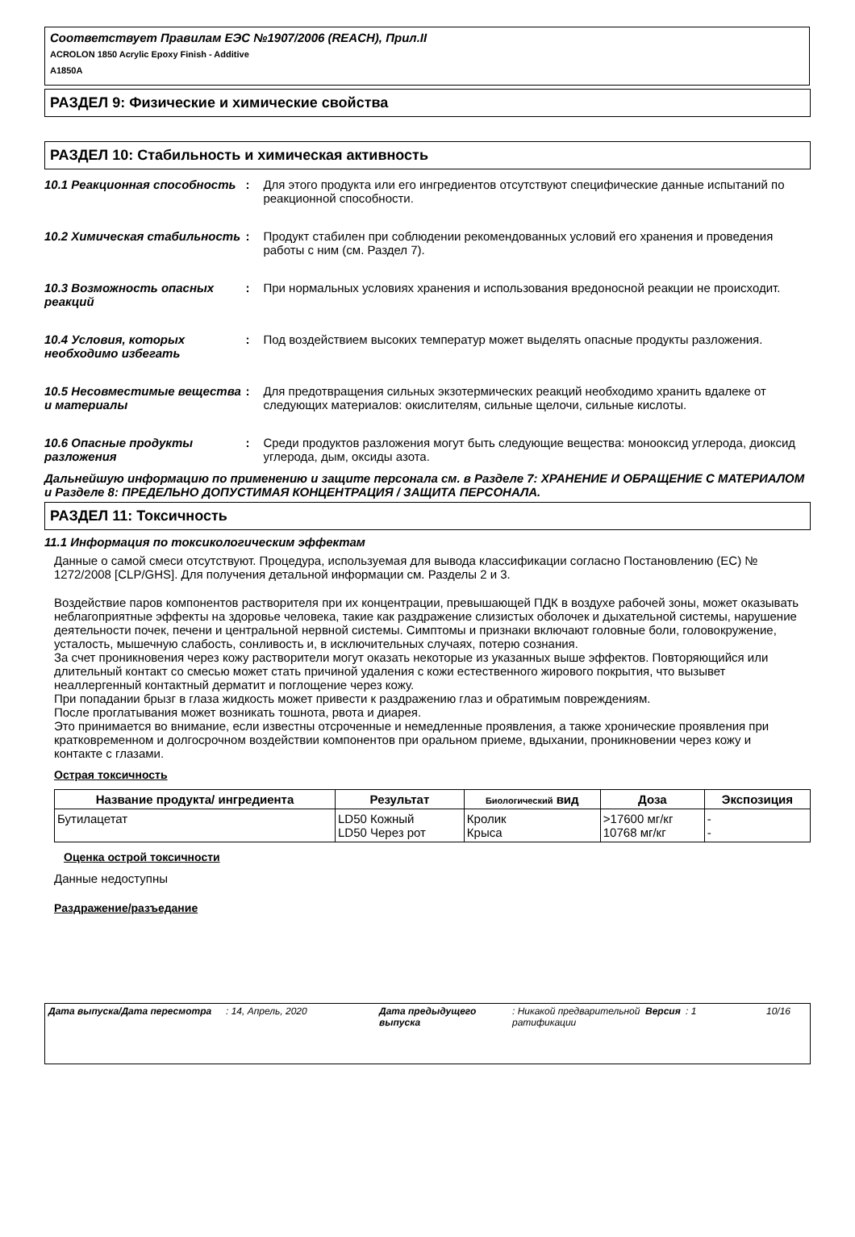Соответствует Правилам ЕЭС №1907/2006 (REACH), Прил.II
ACROLON 1850 Acrylic Epoxy Finish - Additive
A1850A
РАЗДЕЛ 9: Физические и химические свойства
РАЗДЕЛ 10: Стабильность и химическая активность
10.1 Реакционная способность
: Для этого продукта или его ингредиентов отсутствуют специфические данные испытаний по реакционной способности.
10.2 Химическая стабильность
: Продукт стабилен при соблюдении рекомендованных условий его хранения и проведения работы с ним (см. Раздел 7).
10.3 Возможность опасных реакций
: При нормальных условиях хранения и использования вредоносной реакции не происходит.
10.4 Условия, которых необходимо избегать
: Под воздействием высоких температур может выделять опасные продукты разложения.
10.5 Несовместимые вещества и материалы
: Для предотвращения сильных экзотермических реакций необходимо хранить вдалеке от следующих материалов: окислителям, сильные щелочи, сильные кислоты.
10.6 Опасные продукты разложения
: Среди продуктов разложения могут быть следующие вещества: монооксид углерода, диоксид углерода, дым, оксиды азота.
Дальнейшую информацию по применению и защите персонала см. в Разделе 7: ХРАНЕНИЕ И ОБРАЩЕНИЕ С МАТЕРИАЛОМ и Разделе 8: ПРЕДЕЛЬНО ДОПУСТИМАЯ КОНЦЕНТРАЦИЯ / ЗАЩИТА ПЕРСОНАЛА.
РАЗДЕЛ 11: Токсичность
11.1 Информация по токсикологическим эффектам
Данные о самой смеси отсутствуют. Процедура, используемая для вывода классификации согласно Постановлению (ЕС) № 1272/2008 [CLP/GHS]. Для получения детальной информации см. Разделы 2 и 3.
Воздействие паров компонентов растворителя при их концентрации, превышающей ПДК в воздухе рабочей зоны, может оказывать неблагоприятные эффекты на здоровье человека, такие как раздражение слизистых оболочек и дыхательной системы, нарушение деятельности почек, печени и центральной нервной системы. Симптомы и признаки включают головные боли, головокружение, усталость, мышечную слабость, сонливость и, в исключительных случаях, потерю сознания.
За счет проникновения через кожу растворители могут оказать некоторые из указанных выше эффектов. Повторяющийся или длительный контакт со смесью может стать причиной удаления с кожи естественного жирового покрытия, что вызывет неаллергенный контактный дерматит и поглощение через кожу.
При попадании брызг в глаза жидкость может привести к раздражению глаз и обратимым повреждениям.
После проглатывания может возникать тошнота, рвота и диарея.
Это принимается во внимание, если известны отсроченные и немедленные проявления, а также хронические проявления при кратковременном и долгосрочном воздействии компонентов при оральном приеме, вдыхании, проникновении через кожу и контакте с глазами.
Острая токсичность
| Название продукта/ ингредиента | Результат | Биологический вид | Доза | Экспозиция |
| --- | --- | --- | --- | --- |
| Бутилацетат | LD50 Кожный LD50 Через рот | Кролик Крыса | >17600 мг/кг 10768 мг/кг | - - |
Оценка острой токсичности
Данные недоступны
Раздражение/разъедание
Дата выпуска/Дата пересмотра : 14, Апрель, 2020 Дата предыдущего выпуска
: Никакой предварительной ратификации
Версия : 1 10/16